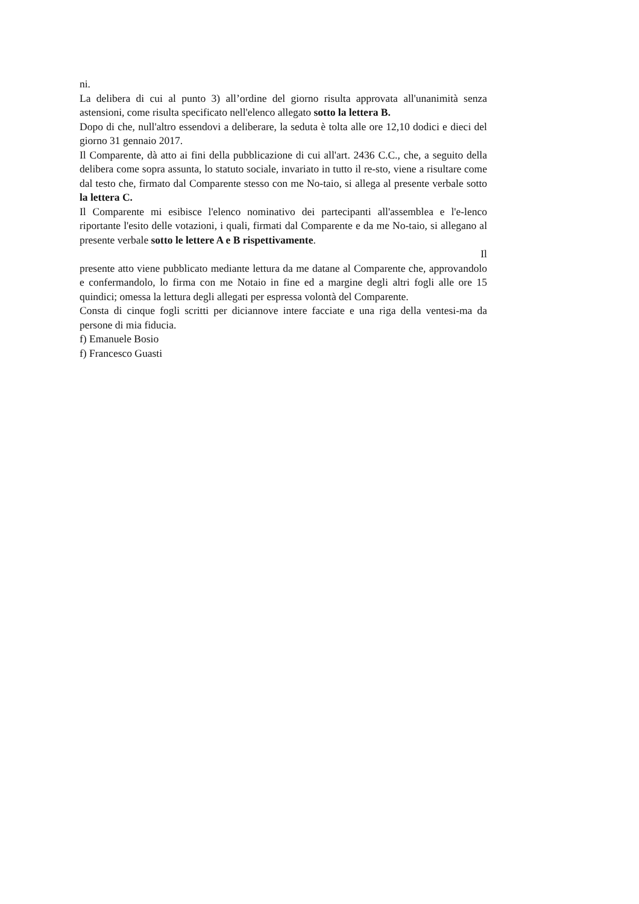ni.
La delibera di cui al punto 3) all’ordine del giorno risulta approvata all'unanimità senza astensioni, come risulta specificato nell'elenco allegato sotto la lettera B.
Dopo di che, null'altro essendovi a deliberare, la seduta è tolta alle ore 12,10 dodici e dieci del giorno 31 gennaio 2017.
Il Comparente, dà atto ai fini della pubblicazione di cui all'art. 2436 C.C., che, a seguito della delibera come sopra assunta, lo statuto sociale, invariato in tutto il re-sto, viene a risultare come dal testo che, firmato dal Comparente stesso con me No-taio, si allega al presente verbale sotto la lettera C.
Il Comparente mi esibisce l'elenco nominativo dei partecipanti all'assemblea e l'e-lenco riportante l'esito delle votazioni, i quali, firmati dal Comparente e da me No-taio, si allegano al presente verbale sotto le lettere A e B rispettivamente.
Il
presente atto viene pubblicato mediante lettura da me datane al Comparente che, approvandolo e confermandolo, lo firma con me Notaio in fine ed a margine degli altri fogli alle ore 15 quindici; omessa la lettura degli allegati per espressa volontà del Comparente.
Consta di cinque fogli scritti per diciannove intere facciate e una riga della ventesi-ma da persone di mia fiducia.
f) Emanuele Bosio
f) Francesco Guasti